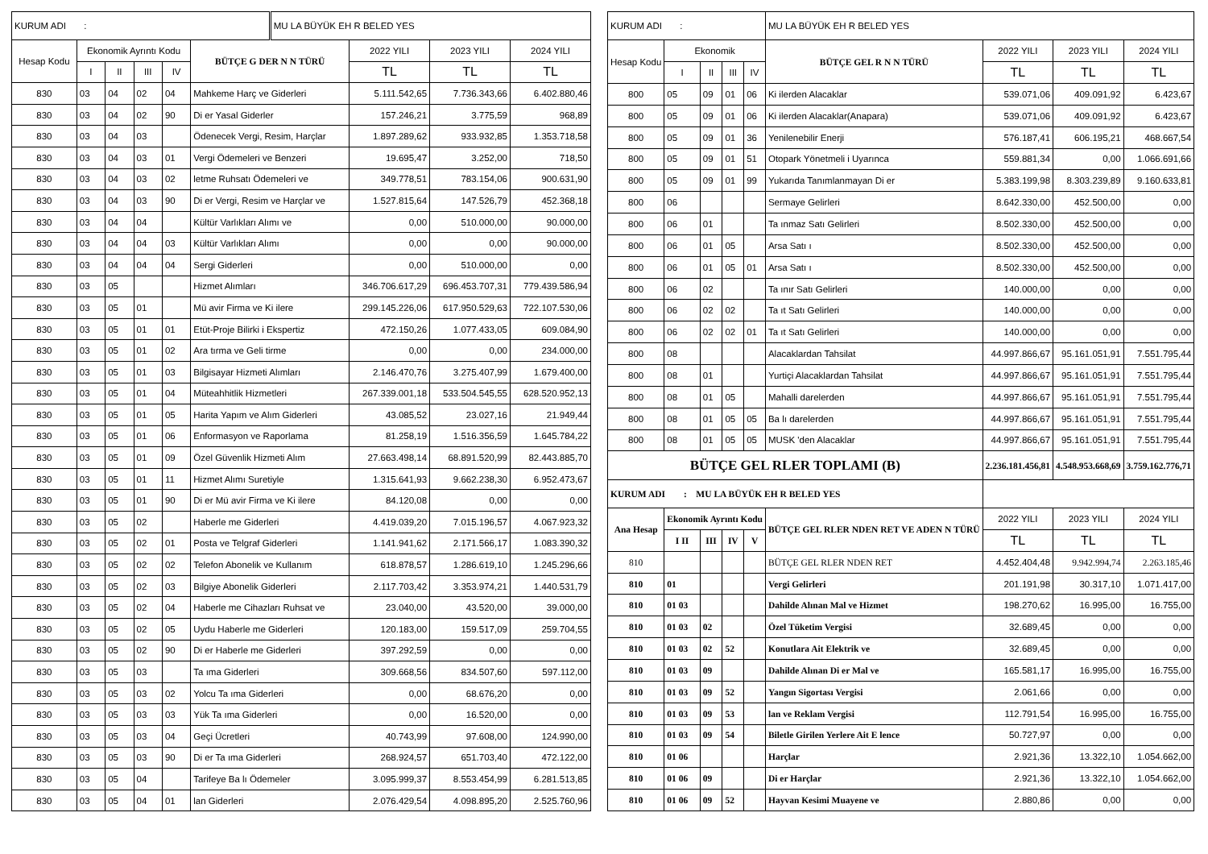| KURUM ADI : | | | | | | MU LA BÜYÜK EH R BELED YES | | | |
| Hesap Kodu | Ekonomik Ayrıntı Kodu | | | | BÜTÇE G DER N N TÜRÜ | | 2022 YILI | 2023 YILI | 2024 YILI |
| | I | II | III | IV | | | TL | TL | TL |
| 830 | 03 | 04 | 02 | 04 | Mahkeme Harç ve Giderleri | | 5.111.542,65 | 7.736.343,66 | 6.402.880,46 |
| 830 | 03 | 04 | 02 | 90 | Di er Yasal Giderler | | 157.246,21 | 3.775,59 | 968,89 |
| 830 | 03 | 04 | 03 | | Ödenecek Vergi, Resim, Harçlar | | 1.897.289,62 | 933.932,85 | 1.353.718,58 |
| 830 | 03 | 04 | 03 | 01 | Vergi Ödemeleri ve Benzeri | | 19.695,47 | 3.252,00 | 718,50 |
| 830 | 03 | 04 | 03 | 02 | letme Ruhsatı Ödemeleri ve | | 349.778,51 | 783.154,06 | 900.631,90 |
| 830 | 03 | 04 | 03 | 90 | Di er Vergi, Resim ve Harçlar ve | | 1.527.815,64 | 147.526,79 | 452.368,18 |
| 830 | 03 | 04 | 04 | | Kültür Varlıkları Alımı ve | | 0,00 | 510.000,00 | 90.000,00 |
| 830 | 03 | 04 | 04 | 03 | Kültür Varlıkları Alımı | | 0,00 | 0,00 | 90.000,00 |
| 830 | 03 | 04 | 04 | 04 | Sergi Giderleri | | 0,00 | 510.000,00 | 0,00 |
| 830 | 03 | 05 | | | Hizmet Alımları | | 346.706.617,29 | 696.453.707,31 | 779.439.586,94 |
| 830 | 03 | 05 | 01 | | Mü avir Firma ve Ki ilere | | 299.145.226,06 | 617.950.529,63 | 722.107.530,06 |
| 830 | 03 | 05 | 01 | 01 | Etüt-Proje Bilirki i Ekspertiz | | 472.150,26 | 1.077.433,05 | 609.084,90 |
| 830 | 03 | 05 | 01 | 02 | Ara tırma ve Geli tirme | | 0,00 | 0,00 | 234.000,00 |
| 830 | 03 | 05 | 01 | 03 | Bilgisayar Hizmeti Alımları | | 2.146.470,76 | 3.275.407,99 | 1.679.400,00 |
| 830 | 03 | 05 | 01 | 04 | Müteahhitlik Hizmetleri | | 267.339.001,18 | 533.504.545,55 | 628.520.952,13 |
| 830 | 03 | 05 | 01 | 05 | Harita Yapım ve Alım Giderleri | | 43.085,52 | 23.027,16 | 21.949,44 |
| 830 | 03 | 05 | 01 | 06 | Enformasyon ve Raporlama | | 81.258,19 | 1.516.356,59 | 1.645.784,22 |
| 830 | 03 | 05 | 01 | 09 | Özel Güvenlik Hizmeti Alım | | 27.663.498,14 | 68.891.520,99 | 82.443.885,70 |
| 830 | 03 | 05 | 01 | 11 | Hizmet Alımı Suretiyle | | 1.315.641,93 | 9.662.238,30 | 6.952.473,67 |
| 830 | 03 | 05 | 01 | 90 | Di er Mü avir Firma ve Ki ilere | | 84.120,08 | 0,00 | 0,00 |
| 830 | 03 | 05 | 02 | | Haberle me Giderleri | | 4.419.039,20 | 7.015.196,57 | 4.067.923,32 |
| 830 | 03 | 05 | 02 | 01 | Posta ve Telgraf Giderleri | | 1.141.941,62 | 2.171.566,17 | 1.083.390,32 |
| 830 | 03 | 05 | 02 | 02 | Telefon Abonelik ve Kullanım | | 618.878,57 | 1.286.619,10 | 1.245.296,66 |
| 830 | 03 | 05 | 02 | 03 | Bilgiye Abonelik Giderleri | | 2.117.703,42 | 3.353.974,21 | 1.440.531,79 |
| 830 | 03 | 05 | 02 | 04 | Haberle me Cihazları Ruhsat ve | | 23.040,00 | 43.520,00 | 39.000,00 |
| 830 | 03 | 05 | 02 | 05 | Uydu Haberle me Giderleri | | 120.183,00 | 159.517,09 | 259.704,55 |
| 830 | 03 | 05 | 02 | 90 | Di er Haberle me Giderleri | | 397.292,59 | 0,00 | 0,00 |
| 830 | 03 | 05 | 03 | | Ta ıma Giderleri | | 309.668,56 | 834.507,60 | 597.112,00 |
| 830 | 03 | 05 | 03 | 02 | Yolcu Ta ıma Giderleri | | 0,00 | 68.676,20 | 0,00 |
| 830 | 03 | 05 | 03 | 03 | Yük Ta ıma Giderleri | | 0,00 | 16.520,00 | 0,00 |
| 830 | 03 | 05 | 03 | 04 | Geçi Ücretleri | | 40.743,99 | 97.608,00 | 124.990,00 |
| 830 | 03 | 05 | 03 | 90 | Di er Ta ıma Giderleri | | 268.924,57 | 651.703,40 | 472.122,00 |
| 830 | 03 | 05 | 04 | | Tarifeye Ba lı Ödemeler | | 3.095.999,37 | 8.553.454,99 | 6.281.513,85 |
| 830 | 03 | 05 | 04 | 01 | lan Giderleri | | 2.076.429,54 | 4.098.895,20 | 2.525.760,96 |
| KURUM ADI : | | | | | MU LA BÜYÜK EH R BELED YES | | | |
| Hesap Kodu | Ekonomik | | | | BÜTÇE GEL R N N TÜRÜ | 2022 YILI | 2023 YILI | 2024 YILI |
| | I | II | III | IV | | TL | TL | TL |
| 800 | 05 | 09 | 01 | 06 | Ki ilerden Alacaklar | 539.071,06 | 409.091,92 | 6.423,67 |
| 800 | 05 | 09 | 01 | 06 | Ki ilerden Alacaklar(Anapara) | 539.071,06 | 409.091,92 | 6.423,67 |
| 800 | 05 | 09 | 01 | 36 | Yenilenebilir Enerji | 576.187,41 | 606.195,21 | 468.667,54 |
| 800 | 05 | 09 | 01 | 51 | Otopark Yönetmeli i Uyarınca | 559.881,34 | 0,00 | 1.066.691,66 |
| 800 | 05 | 09 | 01 | 99 | Yukarıda Tanımlanmayan Di er | 5.383.199,98 | 8.303.239,89 | 9.160.633,81 |
| 800 | 06 | | | | Sermaye Gelirleri | 8.642.330,00 | 452.500,00 | 0,00 |
| 800 | 06 | 01 | | | Ta ınmaz Satı Gelirleri | 8.502.330,00 | 452.500,00 | 0,00 |
| 800 | 06 | 01 | 05 | | Arsa Satı ı | 8.502.330,00 | 452.500,00 | 0,00 |
| 800 | 06 | 01 | 05 | 01 | Arsa Satı ı | 8.502.330,00 | 452.500,00 | 0,00 |
| 800 | 06 | 02 | | | Ta ınır Satı Gelirleri | 140.000,00 | 0,00 | 0,00 |
| 800 | 06 | 02 | 02 | | Ta ıt Satı Gelirleri | 140.000,00 | 0,00 | 0,00 |
| 800 | 06 | 02 | 02 | 01 | Ta ıt Satı Gelirleri | 140.000,00 | 0,00 | 0,00 |
| 800 | 08 | | | | Alacaklardan Tahsilat | 44.997.866,67 | 95.161.051,91 | 7.551.795,44 |
| 800 | 08 | 01 | | | Yurtiçi Alacaklardan Tahsilat | 44.997.866,67 | 95.161.051,91 | 7.551.795,44 |
| 800 | 08 | 01 | 05 | | Mahalli darelerden | 44.997.866,67 | 95.161.051,91 | 7.551.795,44 |
| 800 | 08 | 01 | 05 | 05 | Ba lı darelerden | 44.997.866,67 | 95.161.051,91 | 7.551.795,44 |
| 800 | 08 | 01 | 05 | 05 | MUSK 'den Alacaklar | 44.997.866,67 | 95.161.051,91 | 7.551.795,44 |
| BÜTÇE GEL RLER TOPLAMI (B) | | | | | | 2.236.181.456,81 | 4.548.953.668,69 | 3.759.162.776,71 |
| KURUM ADI : MU LA BÜYÜK EH R BELED YES | | | | | | | | |
| Ana Hesap | Ekonomik Ayrıntı Kodu | | | | BÜTÇE GEL RLER NDEN RET VE ADEN N TÜRÜ | 2022 YILI | 2023 YILI | 2024 YILI |
| | I II | III | IV | V | | TL | TL | TL |
| 810 | | | | | BÜTÇE GEL RLER NDEN RET | 4.452.404,48 | 9.942.994,74 | 2.263.185,46 |
| 810 | 01 | | | | Vergi Gelirleri | 201.191,98 | 30.317,10 | 1.071.417,00 |
| 810 | 01 03 | | | | Dahilde Alınan Mal ve Hizmet | 198.270,62 | 16.995,00 | 16.755,00 |
| 810 | 01 03 | 02 | | | Özel Tüketim Vergisi | 32.689,45 | 0,00 | 0,00 |
| 810 | 01 03 | 02 | 52 | | Konutlara Ait Elektrik ve | 32.689,45 | 0,00 | 0,00 |
| 810 | 01 03 | 09 | | | Dahilde Alınan Di er Mal ve | 165.581,17 | 16.995,00 | 16.755,00 |
| 810 | 01 03 | 09 | 52 | | Yangın Sigortası Vergisi | 2.061,66 | 0,00 | 0,00 |
| 810 | 01 03 | 09 | 53 | | lan ve Reklam Vergisi | 112.791,54 | 16.995,00 | 16.755,00 |
| 810 | 01 03 | 09 | 54 | | Biletle Girilen Yerlere Ait E lence | 50.727,97 | 0,00 | 0,00 |
| 810 | 01 06 | | | | Harçlar | 2.921,36 | 13.322,10 | 1.054.662,00 |
| 810 | 01 06 | 09 | | | Di er Harçlar | 2.921,36 | 13.322,10 | 1.054.662,00 |
| 810 | 01 06 | 09 | 52 | | Hayvan Kesimi Muayene ve | 2.880,86 | 0,00 | 0,00 |